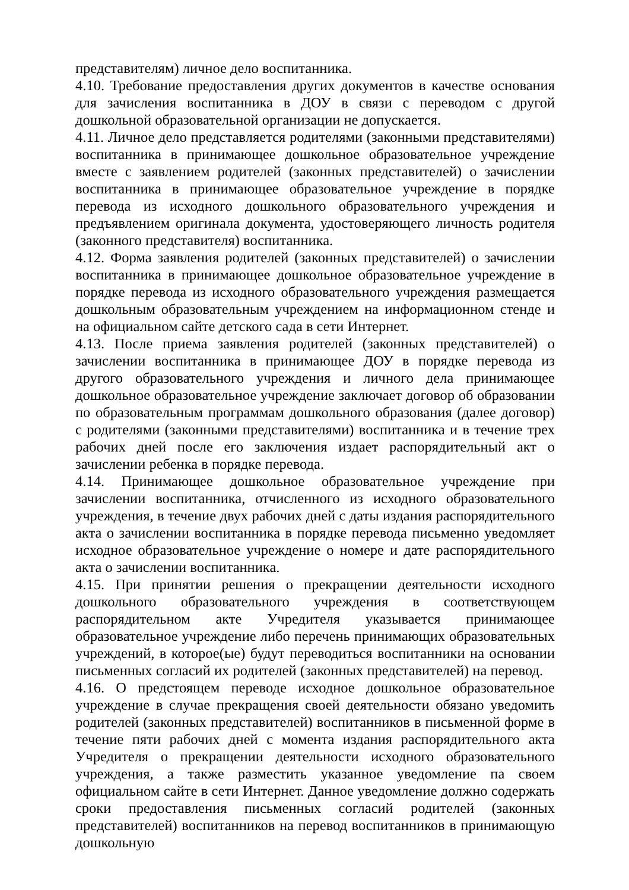представителям) личное дело воспитанника.
4.10. Требование предоставления других документов в качестве основания для зачисления воспитанника в ДОУ в связи с переводом с другой дошкольной образовательной организации не допускается.
4.11. Личное дело представляется родителями (законными представителями) воспитанника в принимающее дошкольное образовательное учреждение вместе с заявлением родителей (законных представителей) о зачислении воспитанника в принимающее образовательное учреждение в порядке перевода из исходного дошкольного образовательного учреждения и предъявлением оригинала документа, удостоверяющего личность родителя (законного представителя) воспитанника.
4.12. Форма заявления родителей (законных представителей) о зачислении воспитанника в принимающее дошкольное образовательное учреждение в порядке перевода из исходного образовательного учреждения размещается дошкольным образовательным учреждением на информационном стенде и на официальном сайте детского сада в сети Интернет.
4.13. После приема заявления родителей (законных представителей) о зачислении воспитанника в принимающее ДОУ в порядке перевода из другого образовательного учреждения и личного дела принимающее дошкольное образовательное учреждение заключает договор об образовании по образовательным программам дошкольного образования (далее договор) с родителями (законными представителями) воспитанника и в течение трех рабочих дней после его заключения издает распорядительный акт о зачислении ребенка в порядке перевода.
4.14. Принимающее дошкольное образовательное учреждение при зачислении воспитанника, отчисленного из исходного образовательного учреждения, в течение двух рабочих дней с даты издания распорядительного акта о зачислении воспитанника в порядке перевода письменно уведомляет исходное образовательное учреждение о номере и дате распорядительного акта о зачислении воспитанника.
4.15. При принятии решения о прекращении деятельности исходного дошкольного образовательного учреждения в соответствующем распорядительном акте Учредителя указывается принимающее образовательное учреждение либо перечень принимающих образовательных учреждений, в которое(ые) будут переводиться воспитанники на основании письменных согласий их родителей (законных представителей) на перевод.
4.16. О предстоящем переводе исходное дошкольное образовательное учреждение в случае прекращения своей деятельности обязано уведомить родителей (законных представителей) воспитанников в письменной форме в течение пяти рабочих дней с момента издания распорядительного акта Учредителя о прекращении деятельности исходного образовательного учреждения, а также разместить указанное уведомление па своем официальном сайте в сети Интернет. Данное уведомление должно содержать сроки предоставления письменных согласий родителей (законных представителей) воспитанников на перевод воспитанников в принимающую дошкольную